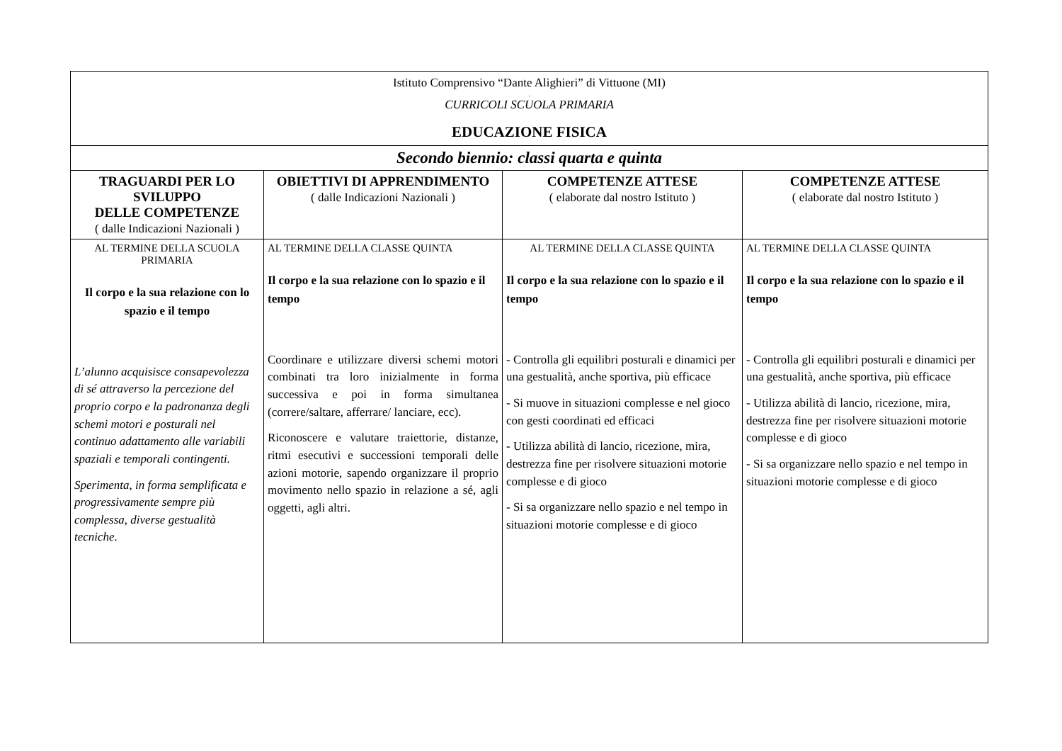| Istituto Comprensivo “Dante Alighieri” di Vittuone (MI) . CURRICOLI SCUOLA PRIMARIA EDUCAZIONE FISICA | | | |
| Secondo biennio: classi quarta e quinta | | | |
| TRAGUARDI PER LO SVILUPPO DELLE COMPETENZE ( dalle Indicazioni Nazionali ) | OBIETTIVI DI APPRENDIMENTO ( dalle Indicazioni Nazionali ) | COMPETENZE ATTESE ( elaborate dal nostro Istituto ) | COMPETENZE ATTESE ( elaborate dal nostro Istituto ) |
| AL TERMINE DELLA SCUOLA PRIMARIA Il corpo e la sua relazione con lo spazio e il tempo L’alunno acquisisce consapevolezza di sé attraverso la percezione del proprio corpo e la padronanza degli schemi motori e posturali nel continuo adattamento alle variabili spaziali e temporali contingenti. Sperimenta, in forma semplificata e progressivamente sempre più complessa, diverse gestualità tecniche. | AL TERMINE DELLA CLASSE QUINTA Il corpo e la sua relazione con lo spazio e il tempo Coordinare e utilizzare diversi schemi motori combinati tra loro inizialmente in forma successiva e poi in forma simultanea (correre/saltare, afferrare/ lanciare, ecc). Riconoscere e valutare traiettorie, distanze, ritmi esecutivi e successioni temporali delle azioni motorie, sapendo organizzare il proprio movimento nello spazio in relazione a sé, agli oggetti, agli altri. | AL TERMINE DELLA CLASSE QUINTA Il corpo e la sua relazione con lo spazio e il tempo - Controlla gli equilibri posturali e dinamici per una gestualità, anche sportiva, più efficace - Si muove in situazioni complesse e nel gioco con gesti coordinati ed efficaci - Utilizza abilità di lancio, ricezione, mira, destrezza fine per risolvere situazioni motorie complesse e di gioco - Si sa organizzare nello spazio e nel tempo in situazioni motorie complesse e di gioco | AL TERMINE DELLA CLASSE QUINTA Il corpo e la sua relazione con lo spazio e il tempo - Controlla gli equilibri posturali e dinamici per una gestualità, anche sportiva, più efficace - Utilizza abilità di lancio, ricezione, mira, destrezza fine per risolvere situazioni motorie complesse e di gioco - Si sa organizzare nello spazio e nel tempo in situazioni motorie complesse e di gioco |